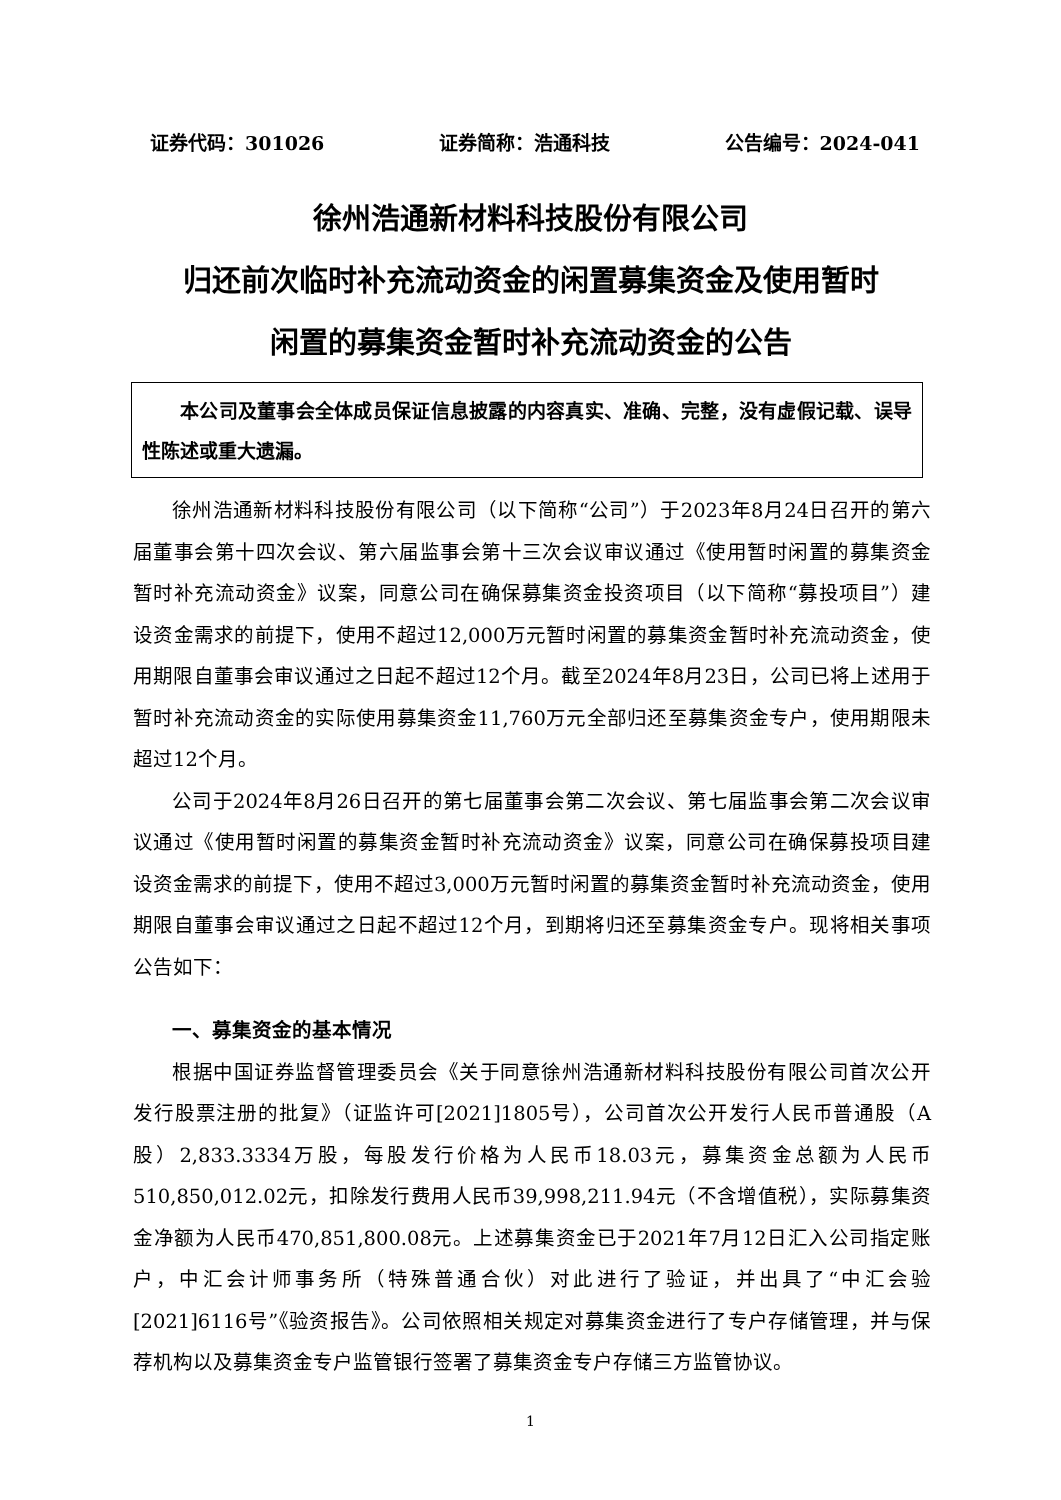证券代码：301026 证券简称：浩通科技 公告编号：2024-041
徐州浩通新材料科技股份有限公司
归还前次临时补充流动资金的闲置募集资金及使用暂时
闲置的募集资金暂时补充流动资金的公告
本公司及董事会全体成员保证信息披露的内容真实、准确、完整，没有虚假记载、误导性陈述或重大遗漏。
徐州浩通新材料科技股份有限公司（以下简称“公司”）于2023年8月24日召开的第六届董事会第十四次会议、第六届监事会第十三次会议审议通过《使用暂时闲置的募集资金暂时补充流动资金》议案，同意公司在确保募集资金投资项目（以下简称“募投项目”）建设资金需求的前提下，使用不超过12,000万元暂时闲置的募集资金暂时补充流动资金，使用期限自董事会审议通过之日起不超过12个月。截至2024年8月23日，公司已将上述用于暂时补充流动资金的实际使用募集资金11,760万元全部归还至募集资金专户，使用期限未超过12个月。
公司于2024年8月26日召开的第七届董事会第二次会议、第七届监事会第二次会议审议通过《使用暂时闲置的募集资金暂时补充流动资金》议案，同意公司在确保募投项目建设资金需求的前提下，使用不超过3,000万元暂时闲置的募集资金暂时补充流动资金，使用期限自董事会审议通过之日起不超过12个月，到期将归还至募集资金专户。现将相关事项公告如下：
一、募集资金的基本情况
根据中国证券监督管理委员会《关于同意徐州浩通新材料科技股份有限公司首次公开发行股票注册的批复》（证监许可[2021]1805号），公司首次公开发行人民币普通股（A股）2,833.3334万股，每股发行价格为人民币18.03元，募集资金总额为人民币510,850,012.02元，扣除发行费用人民币39,998,211.94元（不含增值税），实际募集资金净额为人民币470,851,800.08元。上述募集资金已于2021年7月12日汇入公司指定账户，中汇会计师事务所（特殊普通合伙）对此进行了验证，并出具了“中汇会验[2021]6116号”《验资报告》。公司依照相关规定对募集资金进行了专户存储管理，并与保荐机构以及募集资金专户监管银行签署了募集资金专户存储三方监管协议。
1